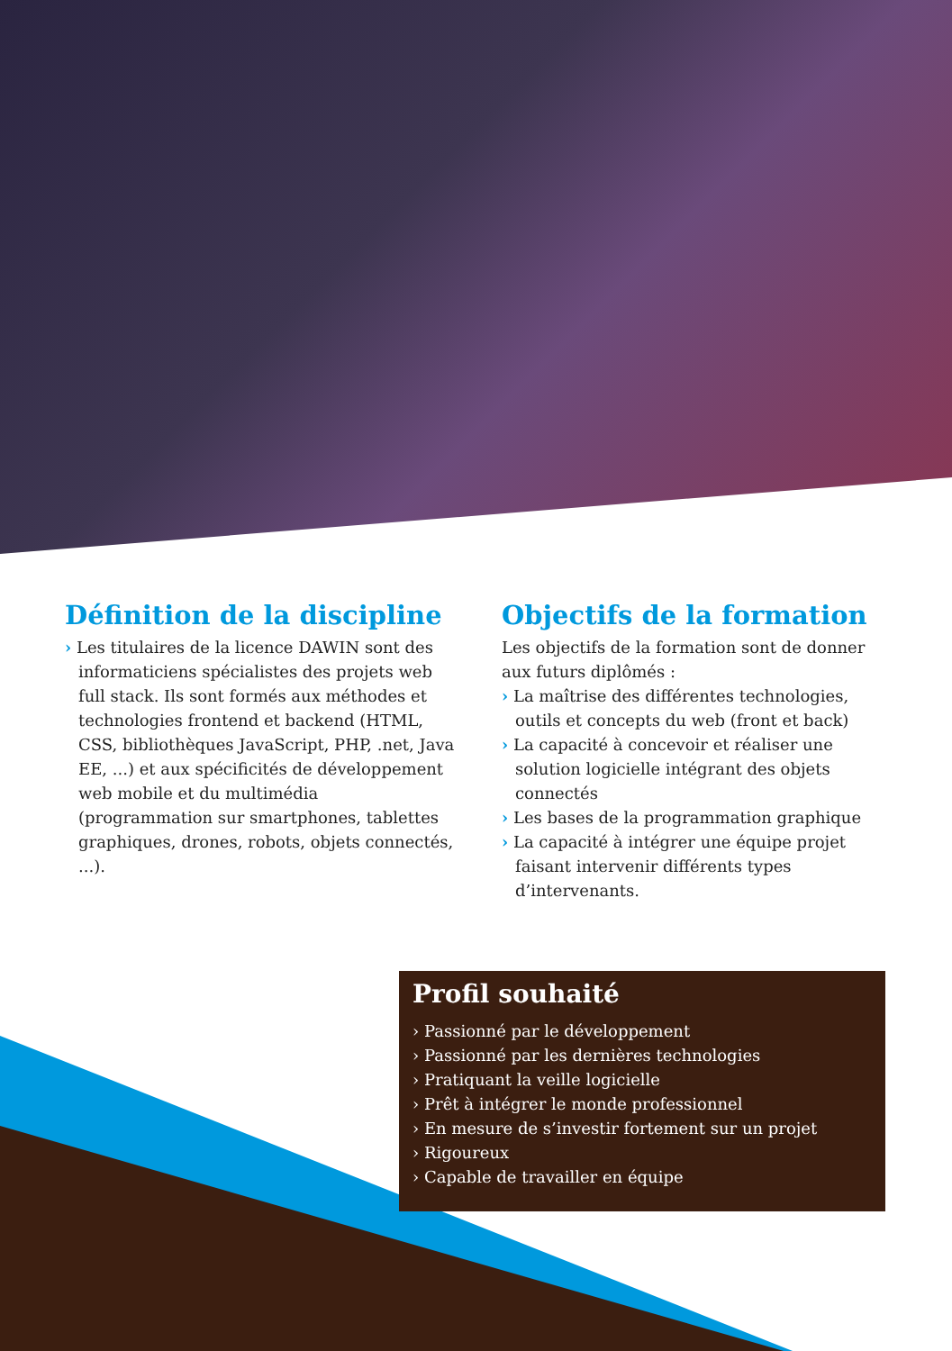Définition de la discipline
› Les titulaires de la licence DAWIN sont des informaticiens spécialistes des projets web full stack. Ils sont formés aux méthodes et technologies frontend et backend (HTML, CSS, bibliothèques JavaScript, PHP, .net, Java EE, ...) et aux spécificités de développement web mobile et du multimédia (programmation sur smartphones, tablettes graphiques, drones, robots, objets connectés, ...).
Objectifs de la formation
Les objectifs de la formation sont de donner aux futurs diplômés :
› La maîtrise des différentes technologies, outils et concepts du web (front et back)
› La capacité à concevoir et réaliser une solution logicielle intégrant des objets connectés
› Les bases de la programmation graphique
› La capacité à intégrer une équipe projet faisant intervenir différents types d’intervenants.
Profil souhaité
› Passionné par le développement
› Passionné par les dernières technologies
› Pratiquant la veille logicielle
› Prêt à intégrer le monde professionnel
› En mesure de s’investir fortement sur un projet
› Rigoureux
› Capable de travailler en équipe